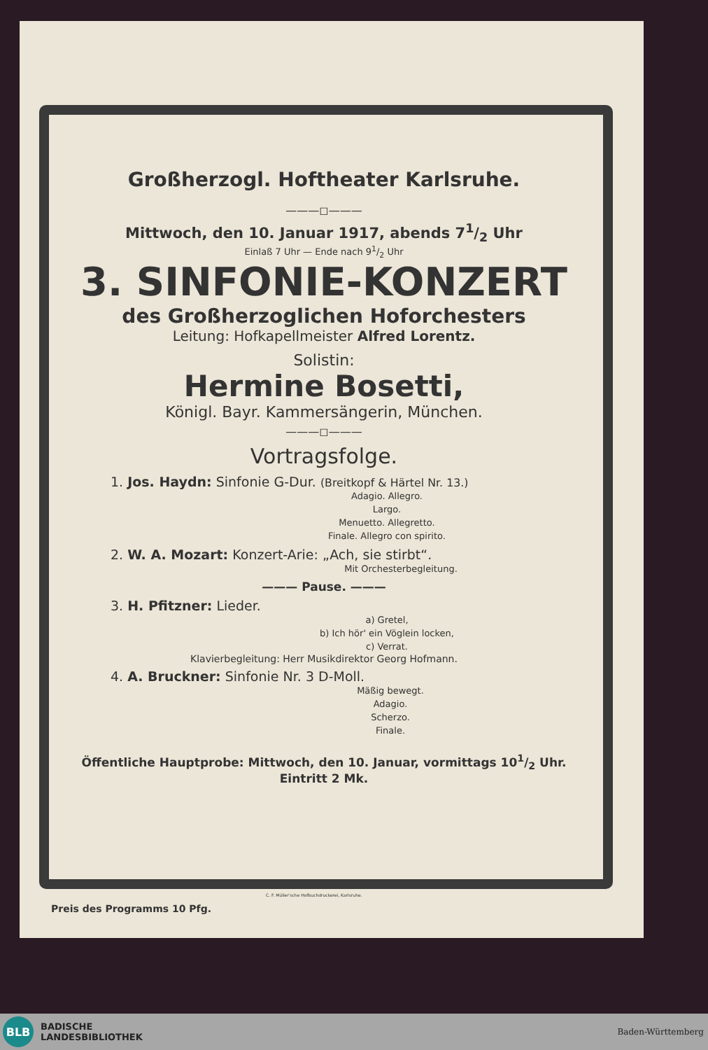Großherzogl. Hoftheater Karlsruhe.
———◻———
Mittwoch, den 10. Januar 1917, abends 71/2 Uhr
Einlaß 7 Uhr — Ende nach 91/2 Uhr
3. SINFONIE-KONZERT
des Großherzoglichen Hoforchesters
Leitung: Hofkapellmeister Alfred Lorentz.
Solistin:
Hermine Bosetti,
Königl. Bayr. Kammersängerin, München.
———◻———
Vortragsfolge.
1. Jos. Haydn: Sinfonie G-Dur. (Breitkopf & Härtel Nr. 13.)
Adagio. Allegro.
Largo.
Menuetto. Allegretto.
Finale. Allegro con spirito.
2. W. A. Mozart: Konzert-Arie: „Ach, sie stirbt“.
Mit Orchesterbegleitung.
——— Pause. ———
3. H. Pfitzner: Lieder.
a) Gretel,
b) Ich hör' ein Vöglein locken,
c) Verrat.
Klavierbegleitung: Herr Musikdirektor Georg Hofmann.
4. A. Bruckner: Sinfonie Nr. 3 D-Moll.
Mäßig bewegt.
Adagio.
Scherzo.
Finale.
Öffentliche Hauptprobe: Mittwoch, den 10. Januar, vormittags 101/2 Uhr. Eintritt 2 Mk.
C. F. Müller'sche Hofbuchdruckerei, Karlsruhe.
Preis des Programms 10 Pfg.
BLB
BADISCHE
LANDESBIBLIOTHEK
Baden-Württemberg